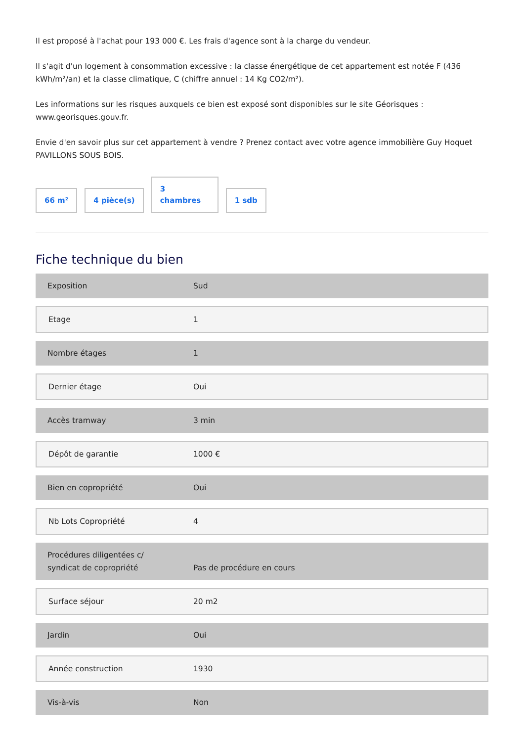Il est proposé à l'achat pour 193 000 €. Les frais d'agence sont à la charge du vendeur.
Il s'agit d'un logement à consommation excessive : la classe énergétique de cet appartement est notée F (436 kWh/m²/an) et la classe climatique, C (chiffre annuel : 14 Kg CO2/m²).
Les informations sur les risques auxquels ce bien est exposé sont disponibles sur le site Géorisques : www.georisques.gouv.fr.
Envie d'en savoir plus sur cet appartement à vendre ? Prenez contact avec votre agence immobilière Guy Hoquet PAVILLONS SOUS BOIS.
66 m²
4 pièce(s)
3
chambres
1 sdb
Fiche technique du bien
| Exposition | Sud |
| Etage | 1 |
| Nombre étages | 1 |
| Dernier étage | Oui |
| Accès tramway | 3 min |
| Dépôt de garantie | 1000 € |
| Bien en copropriété | Oui |
| Nb Lots Copropriété | 4 |
| Procédures diligentées c/ syndicat de copropriété | Pas de procédure en cours |
| Surface séjour | 20 m2 |
| Jardin | Oui |
| Année construction | 1930 |
| Vis-à-vis | Non |